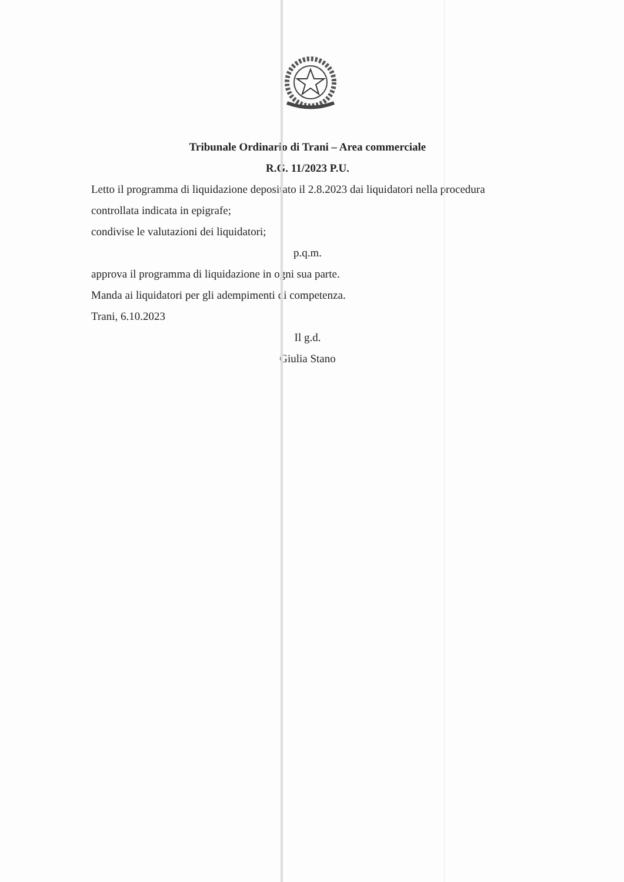Tribunale Ordinario di Trani – Area commerciale
R.G. 11/2023 P.U.
Letto il programma di liquidazione depositato il 2.8.2023 dai liquidatori nella procedura controllata indicata in epigrafe;
condivise le valutazioni dei liquidatori;
p.q.m.
approva il programma di liquidazione in ogni sua parte.
Manda ai liquidatori per gli adempimenti di competenza.
Trani, 6.10.2023
Il g.d.
Giulia Stano